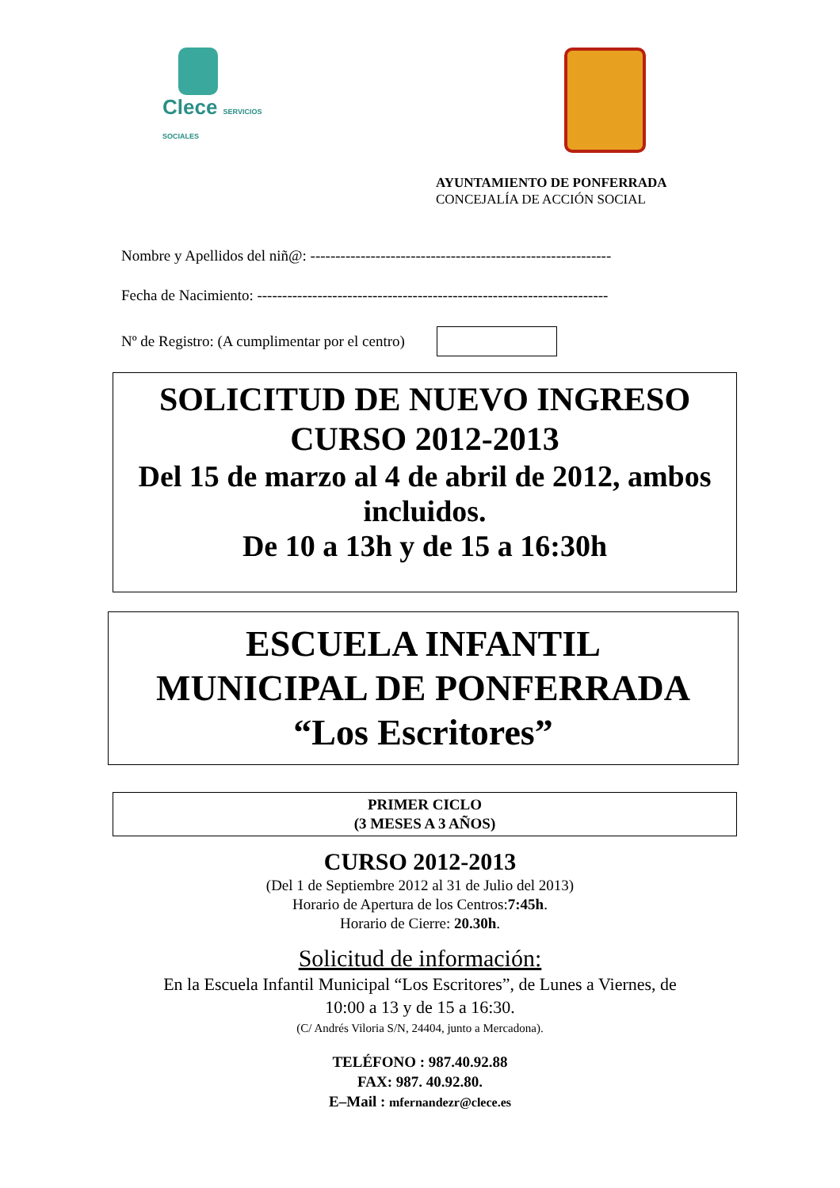Clece SERVICIOS SOCIALES
AYUNTAMIENTO DE PONFERRADA
CONCEJALÍA DE ACCIÓN SOCIAL
Nombre y Apellidos del niñ@: ------------------------------------------------------------
Fecha de Nacimiento: ----------------------------------------------------------------------
Nº de Registro: (A cumplimentar por el centro)
SOLICITUD DE NUEVO INGRESO
CURSO 2012-2013
Del 15 de marzo al 4 de abril de 2012, ambos incluidos.
De 10 a 13h y de 15 a 16:30h
ESCUELA INFANTIL
MUNICIPAL DE PONFERRADA
“Los Escritores”
PRIMER CICLO
(3 MESES A 3 AÑOS)
CURSO 2012-2013
(Del 1 de Septiembre 2012 al 31 de Julio del 2013)
Horario de Apertura de los Centros:7:45h.
Horario de Cierre: 20.30h.
Solicitud de información:
En la Escuela Infantil Municipal “Los Escritores”, de Lunes a Viernes, de
10:00 a 13 y de 15 a 16:30.
(C/ Andrés Viloria S/N, 24404, junto a Mercadona).
TELÉFONO : 987.40.92.88
FAX: 987. 40.92.80.
E–Mail : mfernandezr@clece.es